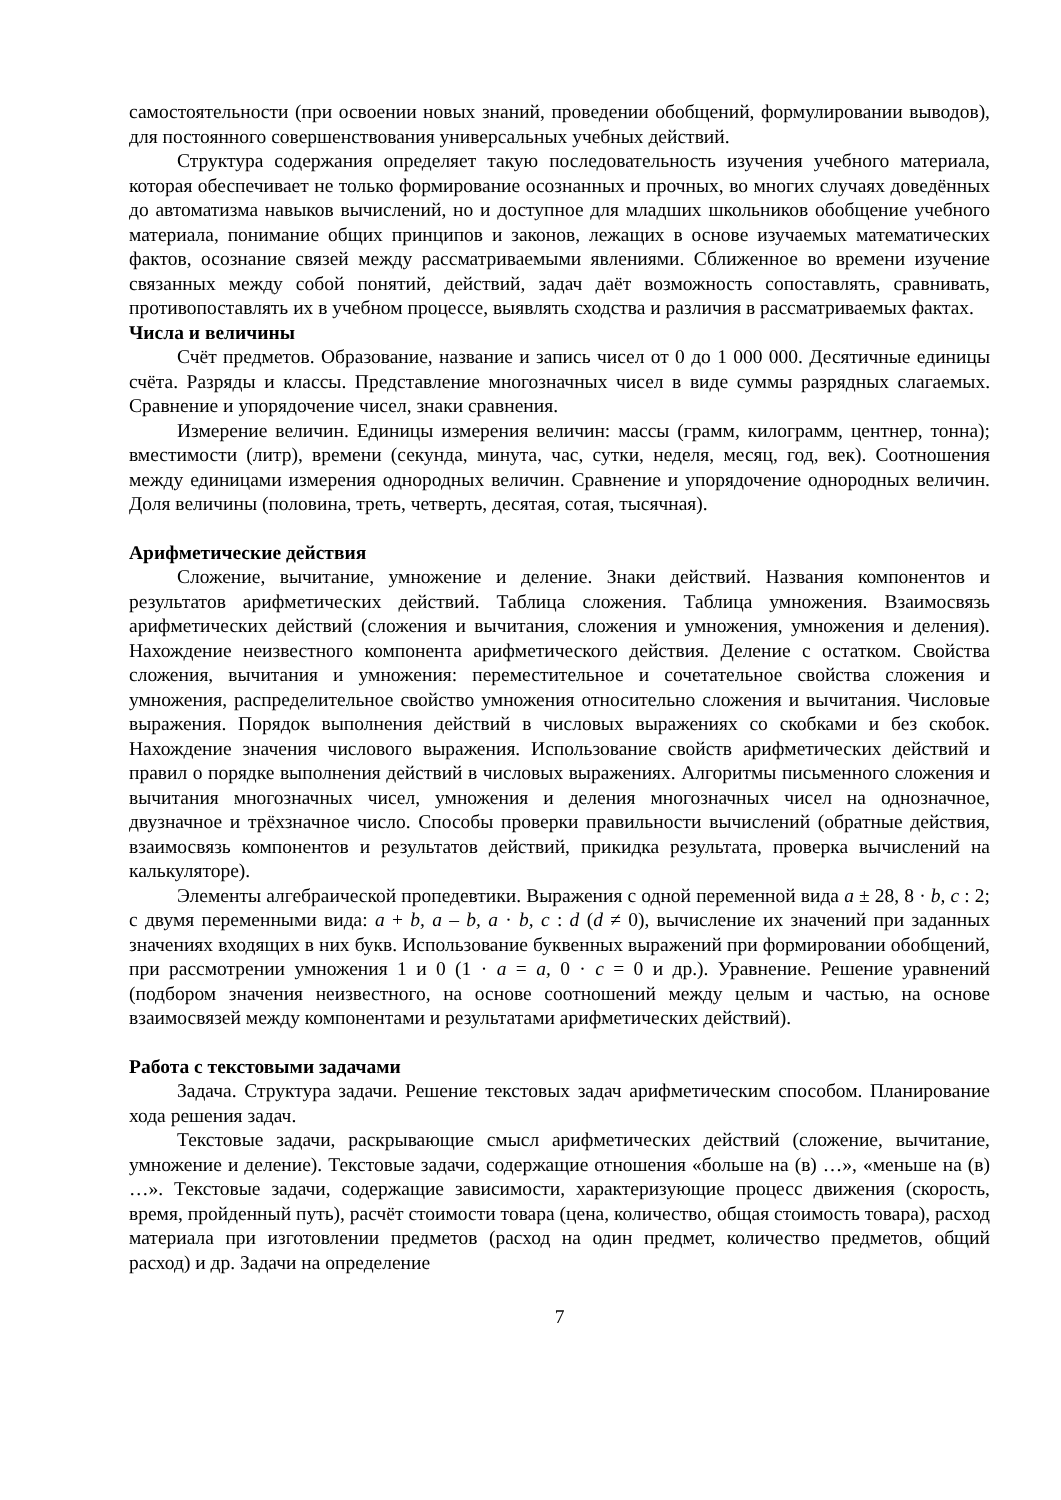самостоятельности (при освоении новых знаний, проведении обобщений, формулировании выводов), для постоянного совершенствования универсальных учебных действий.
Структура содержания определяет такую последовательность изучения учебного материала, которая обеспечивает не только формирование осознанных и прочных, во многих случаях доведённых до автоматизма навыков вычислений, но и доступное для младших школьников обобщение учебного материала, понимание общих принципов и законов, лежащих в основе изучаемых математических фактов, осознание связей между рассматриваемыми явлениями. Сближенное во времени изучение связанных между собой понятий, действий, задач даёт возможность сопоставлять, сравнивать, противопоставлять их в учебном процессе, выявлять сходства и различия в рассматриваемых фактах.
Числа и величины
Счёт предметов. Образование, название и запись чисел от 0 до 1 000 000. Десятичные единицы счёта. Разряды и классы. Представление многозначных чисел в виде суммы разрядных слагаемых. Сравнение и упорядочение чисел, знаки сравнения.
Измерение величин. Единицы измерения величин: массы (грамм, килограмм, центнер, тонна); вместимости (литр), времени (секунда, минута, час, сутки, неделя, месяц, год, век). Соотношения между единицами измерения однородных величин. Сравнение и упорядочение однородных величин. Доля величины (половина, треть, четверть, десятая, сотая, тысячная).
Арифметические действия
Сложение, вычитание, умножение и деление. Знаки действий. Названия компонентов и результатов арифметических действий. Таблица сложения. Таблица умножения. Взаимосвязь арифметических действий (сложения и вычитания, сложения и умножения, умножения и деления). Нахождение неизвестного компонента арифметического действия. Деление с остатком. Свойства сложения, вычитания и умножения: переместительное и сочетательное свойства сложения и умножения, распределительное свойство умножения относительно сложения и вычитания. Числовые выражения. Порядок выполнения действий в числовых выражениях со скобками и без скобок. Нахождение значения числового выражения. Использование свойств арифметических действий и правил о порядке выполнения действий в числовых выражениях. Алгоритмы письменного сложения и вычитания многозначных чисел, умножения и деления многозначных чисел на однозначное, двузначное и трёхзначное число. Способы проверки правильности вычислений (обратные действия, взаимосвязь компонентов и результатов действий, прикидка результата, проверка вычислений на калькуляторе).
Элементы алгебраической пропедевтики. Выражения с одной переменной вида a ± 28, 8 · b, c : 2; с двумя переменными вида: a + b, a – b, a · b, c : d (d ≠ 0), вычисление их значений при заданных значениях входящих в них букв. Использование буквенных выражений при формировании обобщений, при рассмотрении умножения 1 и 0 (1 · a = a, 0 · c = 0 и др.). Уравнение. Решение уравнений (подбором значения неизвестного, на основе соотношений между целым и частью, на основе взаимосвязей между компонентами и результатами арифметических действий).
Работа с текстовыми задачами
Задача. Структура задачи. Решение текстовых задач арифметическим способом. Планирование хода решения задач.
Текстовые задачи, раскрывающие смысл арифметических действий (сложение, вычитание, умножение и деление). Текстовые задачи, содержащие отношения «больше на (в) …», «меньше на (в) …». Текстовые задачи, содержащие зависимости, характеризующие процесс движения (скорость, время, пройденный путь), расчёт стоимости товара (цена, количество, общая стоимость товара), расход материала при изготовлении предметов (расход на один предмет, количество предметов, общий расход) и др. Задачи на определение
7